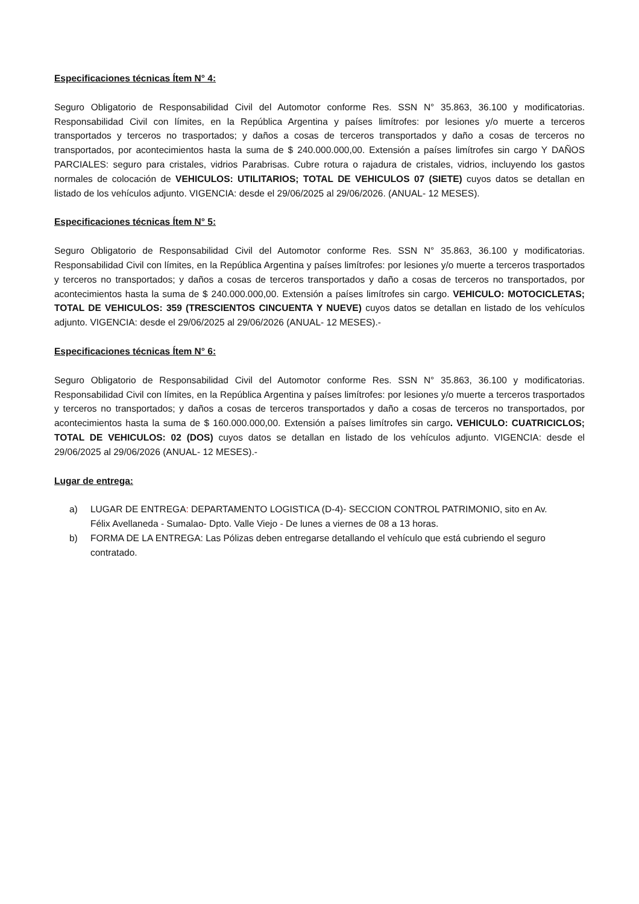Especificaciones técnicas Ítem N° 4:
Seguro Obligatorio de Responsabilidad Civil del Automotor conforme Res. SSN N° 35.863, 36.100 y modificatorias. Responsabilidad Civil con límites, en la República Argentina y países limítrofes: por lesiones y/o muerte a terceros transportados y terceros no trasportados; y daños a cosas de terceros transportados y daño a cosas de terceros no transportados, por acontecimientos hasta la suma de $ 240.000.000,00. Extensión a países limítrofes sin cargo Y DAÑOS PARCIALES: seguro para cristales, vidrios Parabrisas. Cubre rotura o rajadura de cristales, vidrios, incluyendo los gastos normales de colocación de VEHICULOS: UTILITARIOS; TOTAL DE VEHICULOS 07 (SIETE) cuyos datos se detallan en listado de los vehículos adjunto. VIGENCIA: desde el 29/06/2025 al 29/06/2026. (ANUAL- 12 MESES).
Especificaciones técnicas Ítem N° 5:
Seguro Obligatorio de Responsabilidad Civil del Automotor conforme Res. SSN N° 35.863, 36.100 y modificatorias. Responsabilidad Civil con límites, en la República Argentina y países limítrofes: por lesiones y/o muerte a terceros trasportados y terceros no transportados; y daños a cosas de terceros transportados y daño a cosas de terceros no transportados, por acontecimientos hasta la suma de $ 240.000.000,00. Extensión a países limítrofes sin cargo. VEHICULO: MOTOCICLETAS; TOTAL DE VEHICULOS: 359 (TRESCIENTOS CINCUENTA Y NUEVE) cuyos datos se detallan en listado de los vehículos adjunto. VIGENCIA: desde el 29/06/2025 al 29/06/2026 (ANUAL- 12 MESES).-
Especificaciones técnicas Ítem N° 6:
Seguro Obligatorio de Responsabilidad Civil del Automotor conforme Res. SSN N° 35.863, 36.100 y modificatorias. Responsabilidad Civil con límites, en la República Argentina y países limítrofes: por lesiones y/o muerte a terceros trasportados y terceros no transportados; y daños a cosas de terceros transportados y daño a cosas de terceros no transportados, por acontecimientos hasta la suma de $ 160.000.000,00. Extensión a países limítrofes sin cargo. VEHICULO: CUATRICICLOS; TOTAL DE VEHICULOS: 02 (DOS) cuyos datos se detallan en listado de los vehículos adjunto. VIGENCIA: desde el 29/06/2025 al 29/06/2026 (ANUAL- 12 MESES).-
Lugar de entrega:
a) LUGAR DE ENTREGA: DEPARTAMENTO LOGISTICA (D-4)- SECCION CONTROL PATRIMONIO, sito en Av. Félix Avellaneda - Sumalao- Dpto. Valle Viejo - De lunes a viernes de 08 a 13 horas.
b) FORMA DE LA ENTREGA: Las Pólizas deben entregarse detallando el vehículo que está cubriendo el seguro contratado.